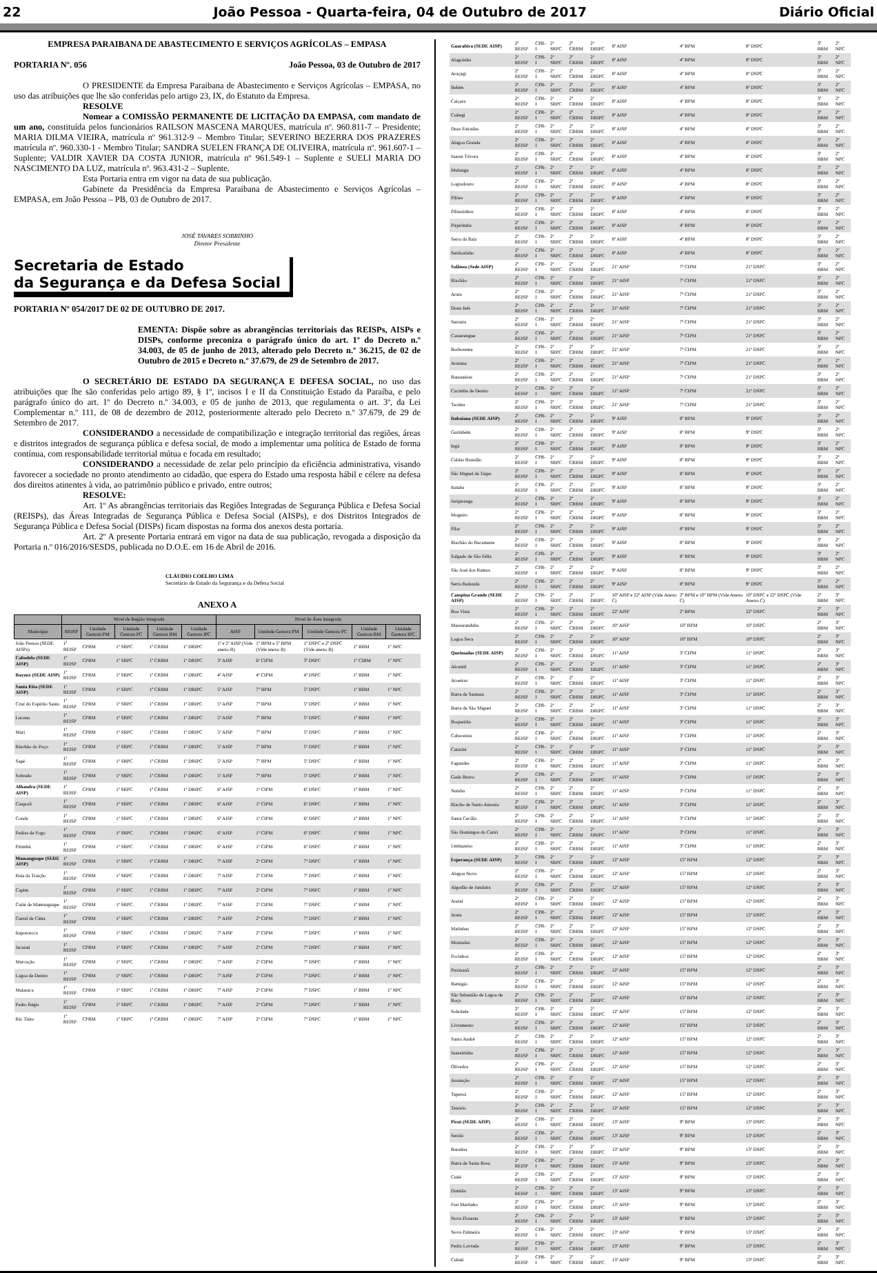22 João Pessoa - Quarta-feira, 04 de Outubro de 2017 Diário Oficial
EMPRESA PARAIBANA DE ABASTECIMENTO E SERVIÇOS AGRÍCOLAS – EMPASA
PORTARIA Nº. 056 João Pessoa, 03 de Outubro de 2017
O PRESIDENTE da Empresa Paraibana de Abastecimento e Serviços Agrícolas – EMPASA, no uso das atribuições que lhe são conferidas pelo artigo 23, IX, do Estatuto da Empresa.
RESOLVE
Nomear a COMISSÃO PERMANENTE DE LICITAÇÃO DA EMPASA, com mandato de um ano, constituída pelos funcionários RAILSON MASCENA MARQUES, matrícula nº. 960.811-7 – Presidente; MARIA DILMA VIEIRA, matrícula nº 961.312-9 – Membro Titular; SEVERINO BEZERRA DOS PRAZERES matrícula nº. 960.330-1 - Membro Titular; SANDRA SUELEN FRANÇA DE OLIVEIRA, matrícula nº. 961.607-1 – Suplente; VALDIR XAVIER DA COSTA JUNIOR, matrícula nº 961.549-1 – Suplente e SUELI MARIA DO NASCIMENTO DA LUZ, matrícula nº. 963.431-2 – Suplente.
Esta Portaria entra em vigor na data de sua publicação.
Gabinete da Presidência da Empresa Paraibana de Abastecimento e Serviços Agrícolas – EMPASA, em João Pessoa – PB, 03 de Outubro de 2017.
JOSÉ TAVARES SOBRINHO
Diretor Presidente
Secretaria de Estado
da Segurança e da Defesa Social
PORTARIA Nº 054/2017 DE 02 DE OUTUBRO DE 2017.
EMENTA: Dispõe sobre as abrangências territoriais das REISPs, AISPs e DISPs, conforme preconiza o parágrafo único do art. 1º do Decreto n.º 34.003, de 05 de junho de 2013, alterado pelo Decreto n.º 36.215, de 02 de Outubro de 2015 e Decreto n.º 37.679, de 29 de Setembro de 2017.
O SECRETÁRIO DE ESTADO DA SEGURANÇA E DEFESA SOCIAL, no uso das atribuições que lhe são conferidas pelo artigo 89, § 1º, incisos I e II da Constituição Estado da Paraíba, e pelo parágrafo único do art. 1º do Decreto n.º 34.003, e 05 de junho de 2013, que regulamenta o art. 3º, da Lei Complementar n.º 111, de 08 de dezembro de 2012, posteriormente alterado pelo Decreto n.º 37.679, de 29 de Setembro de 2017.
CONSIDERANDO a necessidade de compatibilização e integração territorial das regiões, áreas e distritos integrados de segurança pública e defesa social, de modo a implementar uma política de Estado de forma contínua, com responsabilidade territorial mútua e focada em resultado;
CONSIDERANDO a necessidade de zelar pelo princípio da eficiência administrativa, visando favorecer a sociedade no pronto atendimento ao cidadão, que espera do Estado uma resposta hábil e célere na defesa dos direitos atinentes à vida, ao patrimônio público e privado, entre outros;
RESOLVE:
Art. 1º As abrangências territoriais das Regiões Integradas de Segurança Pública e Defesa Social (REISPs), das Áreas Integradas de Segurança Pública e Defesa Social (AISPs), e dos Distritos Integrados de Segurança Pública e Defesa Social (DISPs) ficam dispostas na forma dos anexos desta portaria.
Art. 2º A presente Portaria entrará em vigor na data de sua publicação, revogada a disposição da Portaria n.º 016/2016/SESDS, publicada no D.O.E. em 16 de Abril de 2016.
CLÁUDIO COELHO LIMA
Secretário de Estado da Segurança e da Defesa Social
ANEXO A
| | Nível de Região Integrada | | | | | Nível de Área Integrada | | | | |
| --- | --- | --- | --- | --- | --- | --- | --- | --- | --- | --- |
| Município | REISP | Unidade Gestora PM | Unidade Gestora PC | Unidade Gestora BM | Unidade Gestora IPC | AISP | Unidade Gestora PM | Unidade Gestora PC | Unidade Gestora BM | Unidade Gestora IPC |
| João Pessoa (SEDE AISPs) | 1ª REISP | CPRM | 1ª SRPC | 1º CRBM | 1ª DRIPC | 1ª e 2ª AISP (Vide anexo B) | 1º BPM e 5º BPM (Vide anexo B) | 1ª DSPC e 2ª DSPC (Vide anexo B) | 1º BBM | 1º NPC |
| Cabedelo (SEDE AISP) | 1ª REISP | CPRM | 1ª SRPC | 1º CRBM | 1ª DRIPC | 3ª AISP | 6ª CIPM | 3ª DSPC | 1º CIBM | 1º NPC |
| Bayeux (SEDE AISP) | 1ª REISP | CPRM | 1ª SRPC | 1º CRBM | 1ª DRIPC | 4ª AISP | 4ª CIPM | 4ª DSPC | 1º BBM | 1º NPC |
| Santa Rita (SEDE AISP) | 1ª REISP | CPRM | 1ª SRPC | 1º CRBM | 1ª DRIPC | 5ª AISP | 7º BPM | 5ª DSPC | 1º BBM | 1º NPC |
| Cruz do Espírito Santo | 1ª REISP | CPRM | 1ª SRPC | 1º CRBM | 1ª DRIPC | 5ª AISP | 7º BPM | 5ª DSPC | 1º BBM | 1º NPC |
| Lucena | 1ª REISP | CPRM | 1ª SRPC | 1º CRBM | 1ª DRIPC | 5ª AISP | 7º BPM | 5ª DSPC | 1º BBM | 1º NPC |
| Mari | 1ª REISP | CPRM | 1ª SRPC | 1º CRBM | 1ª DRIPC | 5ª AISP | 7º BPM | 5ª DSPC | 1º BBM | 1º NPC |
| Riachão do Poço | 1ª REISP | CPRM | 1ª SRPC | 1º CRBM | 1ª DRIPC | 5ª AISP | 7º BPM | 5ª DSPC | 1º BBM | 1º NPC |
| Sapé | 1ª REISP | CPRM | 1ª SRPC | 1º CRBM | 1ª DRIPC | 5ª AISP | 7º BPM | 5ª DSPC | 1º BBM | 1º NPC |
| Sobrado | 1ª REISP | CPRM | 1ª SRPC | 1º CRBM | 1ª DRIPC | 5ª AISP | 7º BPM | 5ª DSPC | 1º BBM | 1º NPC |
| Alhandra (SEDE AISP) | 1ª REISP | CPRM | 1ª SRPC | 1º CRBM | 1ª DRIPC | 6ª AISP | 1ª CIPM | 6ª DSPC | 1º BBM | 1º NPC |
| Caaporã | 1ª REISP | CPRM | 1ª SRPC | 1º CRBM | 1ª DRIPC | 6ª AISP | 1ª CIPM | 6ª DSPC | 1º BBM | 1º NPC |
| Conde | 1ª REISP | CPRM | 1ª SRPC | 1º CRBM | 1ª DRIPC | 6ª AISP | 1ª CIPM | 6ª DSPC | 1º BBM | 1º NPC |
| Pedras de Fogo | 1ª REISP | CPRM | 1ª SRPC | 1º CRBM | 1ª DRIPC | 6ª AISP | 1ª CIPM | 6ª DSPC | 1º BBM | 1º NPC |
| Pitimbú | 1ª REISP | CPRM | 1ª SRPC | 1º CRBM | 1ª DRIPC | 6ª AISP | 1ª CIPM | 6ª DSPC | 1º BBM | 1º NPC |
| Mamanguape (SEDE AISP) | 1ª REISP | CPRM | 1ª SRPC | 1º CRBM | 1ª DRIPC | 7ª AISP | 2ª CIPM | 7ª DSPC | 1º BBM | 1º NPC |
| Baía da Traição | 1ª REISP | CPRM | 1ª SRPC | 1º CRBM | 1ª DRIPC | 7ª AISP | 2ª CIPM | 7ª DSPC | 1º BBM | 1º NPC |
| Capim | 1ª REISP | CPRM | 1ª SRPC | 1º CRBM | 1ª DRIPC | 7ª AISP | 2ª CIPM | 7ª DSPC | 1º BBM | 1º NPC |
| Cuité de Mamanguape | 1ª REISP | CPRM | 1ª SRPC | 1º CRBM | 1ª DRIPC | 7ª AISP | 2ª CIPM | 7ª DSPC | 1º BBM | 1º NPC |
| Curral de Cima | 1ª REISP | CPRM | 1ª SRPC | 1º CRBM | 1ª DRIPC | 7ª AISP | 2ª CIPM | 7ª DSPC | 1º BBM | 1º NPC |
| Itapororoca | 1ª REISP | CPRM | 1ª SRPC | 1º CRBM | 1ª DRIPC | 7ª AISP | 2ª CIPM | 7ª DSPC | 1º BBM | 1º NPC |
| Jacaraú | 1ª REISP | CPRM | 1ª SRPC | 1º CRBM | 1ª DRIPC | 7ª AISP | 2ª CIPM | 7ª DSPC | 1º BBM | 1º NPC |
| Marcação | 1ª REISP | CPRM | 1ª SRPC | 1º CRBM | 1ª DRIPC | 7ª AISP | 2ª CIPM | 7ª DSPC | 1º BBM | 1º NPC |
| Lagoa de Dentro | 1ª REISP | CPRM | 1ª SRPC | 1º CRBM | 1ª DRIPC | 7ª AISP | 2ª CIPM | 7ª DSPC | 1º BBM | 1º NPC |
| Mataraca | 1ª REISP | CPRM | 1ª SRPC | 1º CRBM | 1ª DRIPC | 7ª AISP | 2ª CIPM | 7ª DSPC | 1º BBM | 1º NPC |
| Pedro Régis | 1ª REISP | CPRM | 1ª SRPC | 1º CRBM | 1ª DRIPC | 7ª AISP | 2ª CIPM | 7ª DSPC | 1º BBM | 1º NPC |
| Rio Tinto | 1ª REISP | CPRM | 1ª SRPC | 1º CRBM | 1ª DRIPC | 7ª AISP | 2ª CIPM | 7ª DSPC | 1º BBM | 1º NPC |
| Guarabira (SEDE AISP) | 2ª REISP | CPR-I | 2ª SRPC | 2º CRBM | 2ª DRIPC | 8ª AISP | 4º BPM | 8ª DSPC | 3º BBM | 2º NPC |
| Alagoinha | 2ª REISP | CPR-I | 2ª SRPC | 2º CRBM | 2ª DRIPC | 8ª AISP | 4º BPM | 8ª DSPC | 3º BBM | 2º NPC |
| Araçagi | 2ª REISP | CPR-I | 2ª SRPC | 2º CRBM | 2ª DRIPC | 8ª AISP | 4º BPM | 8ª DSPC | 3º BBM | 2º NPC |
| Belém | 2ª REISP | CPR-I | 2ª SRPC | 2º CRBM | 2ª DRIPC | 8ª AISP | 4º BPM | 8ª DSPC | 3º BBM | 2º NPC |
| Caiçara | 2ª REISP | CPR-I | 2ª SRPC | 2º CRBM | 2ª DRIPC | 8ª AISP | 4º BPM | 8ª DSPC | 3º BBM | 2º NPC |
| Cuitegi | 2ª REISP | CPR-I | 2ª SRPC | 2º CRBM | 2ª DRIPC | 8ª AISP | 4º BPM | 8ª DSPC | 3º BBM | 2º NPC |
| Duas Estradas | 2ª REISP | CPR-I | 2ª SRPC | 2º CRBM | 2ª DRIPC | 8ª AISP | 4º BPM | 8ª DSPC | 3º BBM | 2º NPC |
| Alagoa Grande | 2ª REISP | CPR-I | 2ª SRPC | 2º CRBM | 2ª DRIPC | 8ª AISP | 4º BPM | 8ª DSPC | 3º BBM | 2º NPC |
| Juarez Távora | 2ª REISP | CPR-I | 2ª SRPC | 2º CRBM | 2ª DRIPC | 8ª AISP | 4º BPM | 8ª DSPC | 3º BBM | 2º NPC |
| Mulungu | 2ª REISP | CPR-I | 2ª SRPC | 2º CRBM | 2ª DRIPC | 8ª AISP | 4º BPM | 8ª DSPC | 3º BBM | 2º NPC |
| Logradouro | 2ª REISP | CPR-I | 2ª SRPC | 2º CRBM | 2ª DRIPC | 8ª AISP | 4º BPM | 8ª DSPC | 3º BBM | 2º NPC |
| Pilões | 2ª REISP | CPR-I | 2ª SRPC | 2º CRBM | 2ª DRIPC | 8ª AISP | 4º BPM | 8ª DSPC | 3º BBM | 2º NPC |
| Pilõezinhos | 2ª REISP | CPR-I | 2ª SRPC | 2º CRBM | 2ª DRIPC | 8ª AISP | 4º BPM | 8ª DSPC | 3º BBM | 2º NPC |
| Pirpirituba | 2ª REISP | CPR-I | 2ª SRPC | 2º CRBM | 2ª DRIPC | 8ª AISP | 4º BPM | 8ª DSPC | 3º BBM | 2º NPC |
| Serra da Raiz | 2ª REISP | CPR-I | 2ª SRPC | 2º CRBM | 2ª DRIPC | 8ª AISP | 4º BPM | 8ª DSPC | 3º BBM | 2º NPC |
| Sertãozinho | 2ª REISP | CPR-I | 2ª SRPC | 2º CRBM | 2ª DRIPC | 8ª AISP | 4º BPM | 8ª DSPC | 3º BBM | 2º NPC |
| Solânea (Sede AISP) | 2ª REISP | CPR-I | 2ª SRPC | 2º CRBM | 2ª DRIPC | 21ª AISP | 7ª CIPM | 21ª DSPC | 3º BBM | 2º NPC |
| Riachão | 2ª REISP | CPR-I | 2ª SRPC | 2º CRBM | 2ª DRIPC | 21ª AISP | 7ª CIPM | 21ª DSPC | 3º BBM | 2º NPC |
| Arara | 2ª REISP | CPR-I | 2ª SRPC | 2º CRBM | 2ª DRIPC | 21ª AISP | 7ª CIPM | 21ª DSPC | 3º BBM | 2º NPC |
| Dona Inês | 2ª REISP | CPR-I | 2ª SRPC | 2º CRBM | 2ª DRIPC | 21ª AISP | 7ª CIPM | 21ª DSPC | 3º BBM | 2º NPC |
| Serraria | 2ª REISP | CPR-I | 2ª SRPC | 2º CRBM | 2ª DRIPC | 21ª AISP | 7ª CIPM | 21ª DSPC | 3º BBM | 2º NPC |
| Casserengue | 2ª REISP | CPR-I | 2ª SRPC | 2º CRBM | 2ª DRIPC | 21ª AISP | 7ª CIPM | 21ª DSPC | 3º BBM | 2º NPC |
| Borborema | 2ª REISP | CPR-I | 2ª SRPC | 2º CRBM | 2ª DRIPC | 21ª AISP | 7ª CIPM | 21ª DSPC | 3º BBM | 2º NPC |
| Araruna | 2ª REISP | CPR-I | 2ª SRPC | 2º CRBM | 2ª DRIPC | 21ª AISP | 7ª CIPM | 21ª DSPC | 3º BBM | 2º NPC |
| Bananeiras | 2ª REISP | CPR-I | 2ª SRPC | 2º CRBM | 2ª DRIPC | 21ª AISP | 7ª CIPM | 21ª DSPC | 3º BBM | 2º NPC |
| Cacimba de Dentro | 2ª REISP | CPR-I | 2ª SRPC | 2º CRBM | 2ª DRIPC | 21ª AISP | 7ª CIPM | 21ª DSPC | 3º BBM | 2º NPC |
| Tacima | 2ª REISP | CPR-I | 2ª SRPC | 2º CRBM | 2ª DRIPC | 21ª AISP | 7ª CIPM | 21ª DSPC | 3º BBM | 2º NPC |
| Itabaiana (SEDE AISP) | 2ª REISP | CPR-I | 2ª SRPC | 2º CRBM | 2ª DRIPC | 9ª AISP | 8º BPM | 9ª DSPC | 3º BBM | 2º NPC |
| Gurinhém | 2ª REISP | CPR-I | 2ª SRPC | 2º CRBM | 2ª DRIPC | 9ª AISP | 8º BPM | 9ª DSPC | 3º BBM | 2º NPC |
| Ingá | 2ª REISP | CPR-I | 2ª SRPC | 2º CRBM | 2ª DRIPC | 9ª AISP | 8º BPM | 9ª DSPC | 3º BBM | 2º NPC |
| Caldas Brandão | 2ª REISP | CPR-I | 2ª SRPC | 2º CRBM | 2ª DRIPC | 9ª AISP | 8º BPM | 9ª DSPC | 3º BBM | 2º NPC |
| São Miguel de Taipu | 2ª REISP | CPR-I | 2ª SRPC | 2º CRBM | 2ª DRIPC | 9ª AISP | 8º BPM | 9ª DSPC | 3º BBM | 2º NPC |
| Itatuba | 2ª REISP | CPR-I | 2ª SRPC | 2º CRBM | 2ª DRIPC | 9ª AISP | 8º BPM | 9ª DSPC | 3º BBM | 2º NPC |
| Juripiranga | 2ª REISP | CPR-I | 2ª SRPC | 2º CRBM | 2ª DRIPC | 9ª AISP | 8º BPM | 9ª DSPC | 3º BBM | 2º NPC |
| Mogeiro | 2ª REISP | CPR-I | 2ª SRPC | 2º CRBM | 2ª DRIPC | 9ª AISP | 8º BPM | 9ª DSPC | 3º BBM | 2º NPC |
| Pilar | 2ª REISP | CPR-I | 2ª SRPC | 2º CRBM | 2ª DRIPC | 9ª AISP | 8º BPM | 9ª DSPC | 3º BBM | 2º NPC |
| Riachão do Bacamarte | 2ª REISP | CPR-I | 2ª SRPC | 2º CRBM | 2ª DRIPC | 9ª AISP | 8º BPM | 9ª DSPC | 3º BBM | 2º NPC |
| Salgado de São Félix | 2ª REISP | CPR-I | 2ª SRPC | 2º CRBM | 2ª DRIPC | 9ª AISP | 8º BPM | 9ª DSPC | 3º BBM | 2º NPC |
| São José dos Ramos | 2ª REISP | CPR-I | 2ª SRPC | 2º CRBM | 2ª DRIPC | 9ª AISP | 8º BPM | 9ª DSPC | 3º BBM | 2º NPC |
| Serra Redonda | 2ª REISP | CPR-I | 2ª SRPC | 2º CRBM | 2ª DRIPC | 9ª AISP | 8º BPM | 9ª DSPC | 3º BBM | 2º NPC |
| Campina Grande (SEDE AISP) | 2ª REISP | CPR-I | 2ª SRPC | 2º CRBM | 2ª DRIPC | 10ª AISP e 22ª AISP (Vide Anexo C) | 2º BPM e 10º BPM (Vide Anexo C) | 10ª DSPC e 22ª DSPC (Vide Anexo C) | 2º BBM | 3º NPC |
| Boa Vista | 2ª REISP | CPR-I | 2ª SRPC | 2º CRBM | 2ª DRIPC | 22ª AISP | 2º BPM | 22ª DSPC | 2º BBM | 3º NPC |
| Massaranduba | 2ª REISP | CPR-I | 2ª SRPC | 2º CRBM | 2ª DRIPC | 10ª AISP | 10º BPM | 10ª DSPC | 2º BBM | 3º NPC |
| Lagoa Seca | 2ª REISP | CPR-I | 2ª SRPC | 2º CRBM | 2ª DRIPC | 10ª AISP | 10º BPM | 10ª DSPC | 2º BBM | 3º NPC |
| Queimadas (SEDE AISP) | 2ª REISP | CPR-I | 2ª SRPC | 2º CRBM | 2ª DRIPC | 11ª AISP | 3ª CIPM | 11ª DSPC | 2º BBM | 3º NPC |
| Alcantil | 2ª REISP | CPR-I | 2ª SRPC | 2º CRBM | 2ª DRIPC | 11ª AISP | 3ª CIPM | 11ª DSPC | 2º BBM | 3º NPC |
| Aroeiras | 2ª REISP | CPR-I | 2ª SRPC | 2º CRBM | 2ª DRIPC | 11ª AISP | 3ª CIPM | 11ª DSPC | 2º BBM | 3º NPC |
| Barra de Santana | 2ª REISP | CPR-I | 2ª SRPC | 2º CRBM | 2ª DRIPC | 11ª AISP | 3ª CIPM | 11ª DSPC | 2º BBM | 3º NPC |
| Barra de São Miguel | 2ª REISP | CPR-I | 2ª SRPC | 2º CRBM | 2ª DRIPC | 11ª AISP | 3ª CIPM | 11ª DSPC | 2º BBM | 3º NPC |
| Boqueirão | 2ª REISP | CPR-I | 2ª SRPC | 2º CRBM | 2ª DRIPC | 11ª AISP | 3ª CIPM | 11ª DSPC | 2º BBM | 3º NPC |
| Cabaceiras | 2ª REISP | CPR-I | 2ª SRPC | 2º CRBM | 2ª DRIPC | 11ª AISP | 3ª CIPM | 11ª DSPC | 2º BBM | 3º NPC |
| Caturité | 2ª REISP | CPR-I | 2ª SRPC | 2º CRBM | 2ª DRIPC | 11ª AISP | 3ª CIPM | 11ª DSPC | 2º BBM | 3º NPC |
| Fagundes | 2ª REISP | CPR-I | 2ª SRPC | 2º CRBM | 2ª DRIPC | 11ª AISP | 3ª CIPM | 11ª DSPC | 2º BBM | 3º NPC |
| Gado Bravo | 2ª REISP | CPR-I | 2ª SRPC | 2º CRBM | 2ª DRIPC | 11ª AISP | 3ª CIPM | 11ª DSPC | 2º BBM | 3º NPC |
| Natuba | 2ª REISP | CPR-I | 2ª SRPC | 2º CRBM | 2ª DRIPC | 11ª AISP | 3ª CIPM | 11ª DSPC | 2º BBM | 3º NPC |
| Riacho de Santo Antonio | 2ª REISP | CPR-I | 2ª SRPC | 2º CRBM | 2ª DRIPC | 11ª AISP | 3ª CIPM | 11ª DSPC | 2º BBM | 3º NPC |
| Santa Cecília | 2ª REISP | CPR-I | 2ª SRPC | 2º CRBM | 2ª DRIPC | 11ª AISP | 3ª CIPM | 11ª DSPC | 2º BBM | 3º NPC |
| São Domingos do Cariri | 2ª REISP | CPR-I | 2ª SRPC | 2º CRBM | 2ª DRIPC | 11ª AISP | 3ª CIPM | 11ª DSPC | 2º BBM | 3º NPC |
| Umbuzeiro | 2ª REISP | CPR-I | 2ª SRPC | 2º CRBM | 2ª DRIPC | 11ª AISP | 3ª CIPM | 11ª DSPC | 2º BBM | 3º NPC |
| Esperança (SEDE AISP) | 2ª REISP | CPR-I | 2ª SRPC | 2º CRBM | 2ª DRIPC | 12ª AISP | 15º BPM | 12ª DSPC | 2º BBM | 3º NPC |
| Alagoa Nova | 2ª REISP | CPR-I | 2ª SRPC | 2º CRBM | 2ª DRIPC | 12ª AISP | 15º BPM | 12ª DSPC | 2º BBM | 3º NPC |
| Algodão de Jandaíra | 2ª REISP | CPR-I | 2ª SRPC | 2º CRBM | 2ª DRIPC | 12ª AISP | 15º BPM | 12ª DSPC | 2º BBM | 3º NPC |
| Areial | 2ª REISP | CPR-I | 2ª SRPC | 2º CRBM | 2ª DRIPC | 12ª AISP | 15º BPM | 12ª DSPC | 2º BBM | 3º NPC |
| Areia | 2ª REISP | CPR-I | 2ª SRPC | 2º CRBM | 2ª DRIPC | 12ª AISP | 15º BPM | 12ª DSPC | 2º BBM | 3º NPC |
| Matinhas | 2ª REISP | CPR-I | 2ª SRPC | 2º CRBM | 2ª DRIPC | 12ª AISP | 15º BPM | 12ª DSPC | 2º BBM | 3º NPC |
| Montadas | 2ª REISP | CPR-I | 2ª SRPC | 2º CRBM | 2ª DRIPC | 12ª AISP | 15º BPM | 12ª DSPC | 2º BBM | 3º NPC |
| Pocinhos | 2ª REISP | CPR-I | 2ª SRPC | 2º CRBM | 2ª DRIPC | 12ª AISP | 15º BPM | 12ª DSPC | 2º BBM | 3º NPC |
| Puxinanã | 2ª REISP | CPR-I | 2ª SRPC | 2º CRBM | 2ª DRIPC | 12ª AISP | 15º BPM | 12ª DSPC | 2º BBM | 3º NPC |
| Remígio | 2ª REISP | CPR-I | 2ª SRPC | 2º CRBM | 2ª DRIPC | 12ª AISP | 15º BPM | 12ª DSPC | 2º BBM | 3º NPC |
| São Sebastião de Lagoa de Roça | 2ª REISP | CPR-I | 2ª SRPC | 2º CRBM | 2ª DRIPC | 12ª AISP | 15º BPM | 12ª DSPC | 2º BBM | 3º NPC |
| Soledade | 2ª REISP | CPR-I | 2ª SRPC | 2º CRBM | 2ª DRIPC | 12ª AISP | 15º BPM | 12ª DSPC | 2º BBM | 3º NPC |
| Livramento | 2ª REISP | CPR-I | 2ª SRPC | 2º CRBM | 2ª DRIPC | 12ª AISP | 15º BPM | 12ª DSPC | 2º BBM | 3º NPC |
| Santo André | 2ª REISP | CPR-I | 2ª SRPC | 2º CRBM | 2ª DRIPC | 12ª AISP | 15º BPM | 12ª DSPC | 2º BBM | 3º NPC |
| Juazeirinho | 2ª REISP | CPR-I | 2ª SRPC | 2º CRBM | 2ª DRIPC | 12ª AISP | 15º BPM | 12ª DSPC | 2º BBM | 3º NPC |
| Olivedos | 2ª REISP | CPR-I | 2ª SRPC | 2º CRBM | 2ª DRIPC | 12ª AISP | 15º BPM | 12ª DSPC | 2º BBM | 3º NPC |
| Assunção | 2ª REISP | CPR-I | 2ª SRPC | 2º CRBM | 2ª DRIPC | 12ª AISP | 15º BPM | 12ª DSPC | 2º BBM | 3º NPC |
| Taperoá | 2ª REISP | CPR-I | 2ª SRPC | 2º CRBM | 2ª DRIPC | 12ª AISP | 15º BPM | 12ª DSPC | 2º BBM | 3º NPC |
| Tenório | 2ª REISP | CPR-I | 2ª SRPC | 2º CRBM | 2ª DRIPC | 12ª AISP | 15º BPM | 12ª DSPC | 2º BBM | 3º NPC |
| Picuí (SEDE AISP) | 2ª REISP | CPR-I | 2ª SRPC | 2º CRBM | 2ª DRIPC | 13ª AISP | 9º BPM | 13ª DSPC | 2º BBM | 3º NPC |
| Seridó | 2ª REISP | CPR-I | 2ª SRPC | 2º CRBM | 2ª DRIPC | 13ª AISP | 9º BPM | 13ª DSPC | 2º BBM | 3º NPC |
| Baraúna | 2ª REISP | CPR-I | 2ª SRPC | 2º CRBM | 2ª DRIPC | 13ª AISP | 9º BPM | 13ª DSPC | 2º BBM | 3º NPC |
| Barra de Santa Rosa | 2ª REISP | CPR-I | 2ª SRPC | 2º CRBM | 2ª DRIPC | 13ª AISP | 9º BPM | 13ª DSPC | 2º BBM | 3º NPC |
| Cuité | 2ª REISP | CPR-I | 2ª SRPC | 2º CRBM | 2ª DRIPC | 13ª AISP | 9º BPM | 13ª DSPC | 2º BBM | 3º NPC |
| Damião | 2ª REISP | CPR-I | 2ª SRPC | 2º CRBM | 2ª DRIPC | 13ª AISP | 9º BPM | 13ª DSPC | 2º BBM | 3º NPC |
| Frei Martinho | 2ª REISP | CPR-I | 2ª SRPC | 2º CRBM | 2ª DRIPC | 13ª AISP | 9º BPM | 13ª DSPC | 2º BBM | 3º NPC |
| Nova Floresta | 2ª REISP | CPR-I | 2ª SRPC | 2º CRBM | 2ª DRIPC | 13ª AISP | 9º BPM | 13ª DSPC | 2º BBM | 3º NPC |
| Nova Palmeira | 2ª REISP | CPR-I | 2ª SRPC | 2º CRBM | 2ª DRIPC | 13ª AISP | 9º BPM | 13ª DSPC | 2º BBM | 3º NPC |
| Pedra Lavrada | 2ª REISP | CPR-I | 2ª SRPC | 2º CRBM | 2ª DRIPC | 13ª AISP | 9º BPM | 13ª DSPC | 2º BBM | 3º NPC |
| Cubati | 2ª REISP | CPR-I | 2ª SRPC | 2º CRBM | 2ª DRIPC | 13ª AISP | 9º BPM | 13ª DSPC | 2º BBM | 3º NPC |